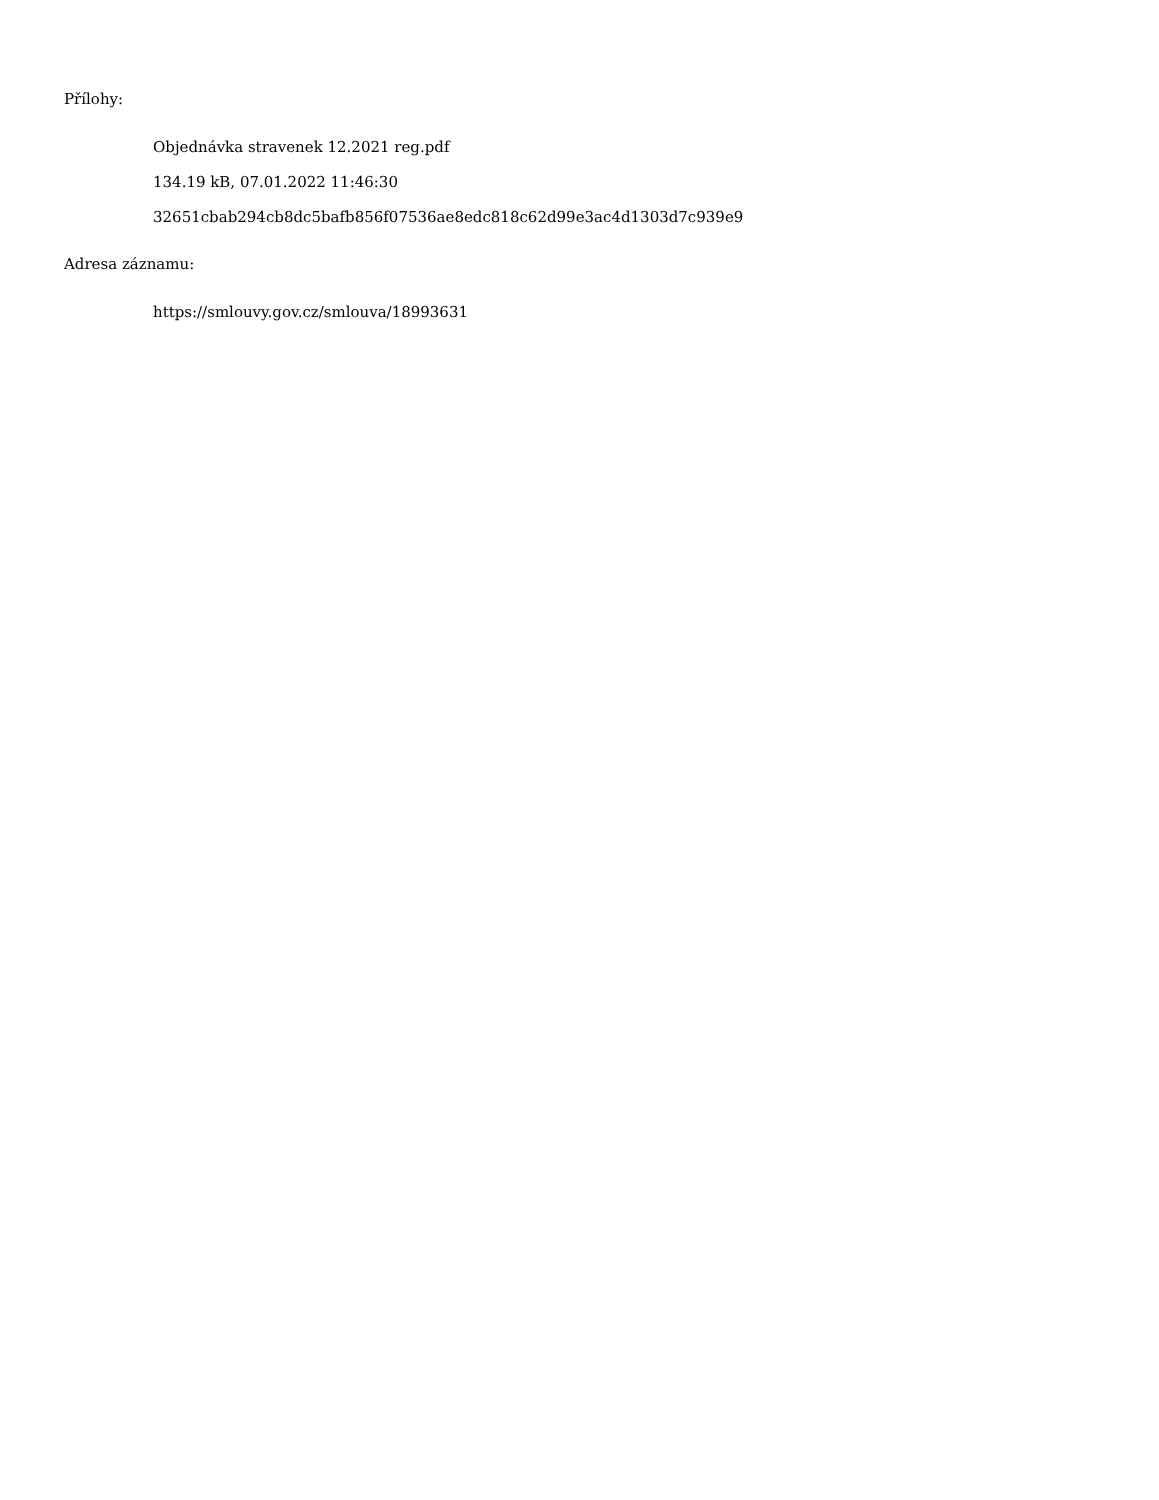Přílohy:
Objednávka stravenek 12.2021 reg.pdf
134.19 kB, 07.01.2022 11:46:30
32651cbab294cb8dc5bafb856f07536ae8edc818c62d99e3ac4d1303d7c939e9
Adresa záznamu:
https://smlouvy.gov.cz/smlouva/18993631